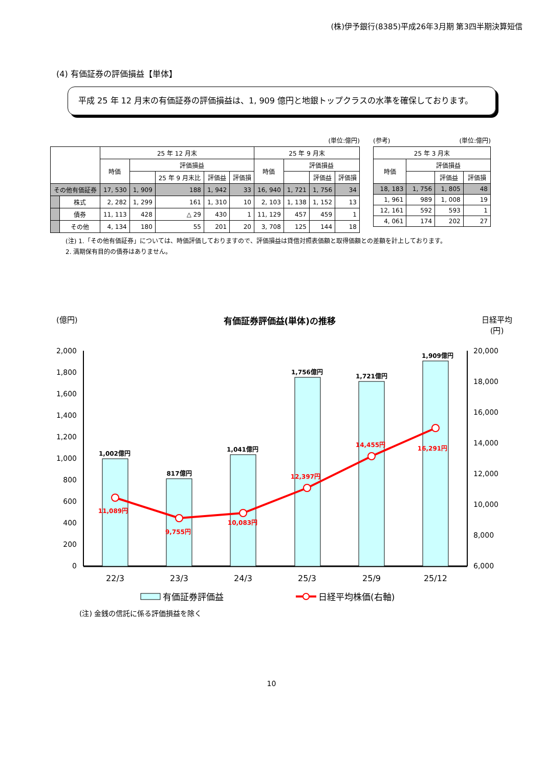(株)伊予銀行(8385)平成26年3月期 第3四半期決算短信
(4) 有価証券の評価損益【単体】
平成 25 年 12 月末の有価証券の評価損益は、1, 909 億円と地銀トップクラスの水準を確保しております。
(単位:億円)
| | | 25 年 12 月末 | | | | | 25 年 9 月末 | | | |
| --- | --- | --- | --- | --- | --- | --- | --- | --- | --- | --- |
| | | 時価 | 評価損益 | | | | 時価 | 評価損益 | | |
| | | | | 25 年 9 月末比 | 評価益 | 評価損 | | | 評価益 | 評価損 |
| その他有価証券 | | 17, 530 | 1, 909 | 188 | 1, 942 | 33 | 16, 940 | 1, 721 | 1, 756 | 34 |
| | 株式 | 2, 282 | 1, 299 | 161 | 1, 310 | 10 | 2, 103 | 1, 138 | 1, 152 | 13 |
| | 債券 | 11, 113 | 428 | △ 29 | 430 | 1 | 11, 129 | 457 | 459 | 1 |
| | その他 | 4, 134 | 180 | 55 | 201 | 20 | 3, 708 | 125 | 144 | 18 |
(参考) (単位:億円)
| 25 年 3 月末 | | | |
| --- | --- | --- | --- |
| 時価 | 評価損益 | | |
| | | 評価益 | 評価損 |
| 18, 183 | 1, 756 | 1, 805 | 48 |
| 1, 961 | 989 | 1, 008 | 19 |
| 12, 161 | 592 | 593 | 1 |
| 4, 061 | 174 | 202 | 27 |
(注) 1.「その他有価証券」については、時価評価しておりますので、評価損益は貸借対照表価額と取得価額との差額を計上しております。
2. 満期保有目的の債券はありません。
(億円) 有価証券評価益(単体)の推移 日経平均
(円)
2,000
1,800
1,600
1,400
1,200
1,000
800
600
400
200
0
20,000
18,000
16,000
14,000
12,000
10,000
8,000
6,000
1,002億円
817億円
1,041億円
1,756億円
1,721億円
1,909億円
11,089円
9,755円
10,083円
12,397円
14,455円
16,291円
22/3
23/3
24/3
25/3
25/9
25/12
有価証券評価益
日経平均株価(右軸)
(注) 金銭の信託に係る評価損益を除く
10